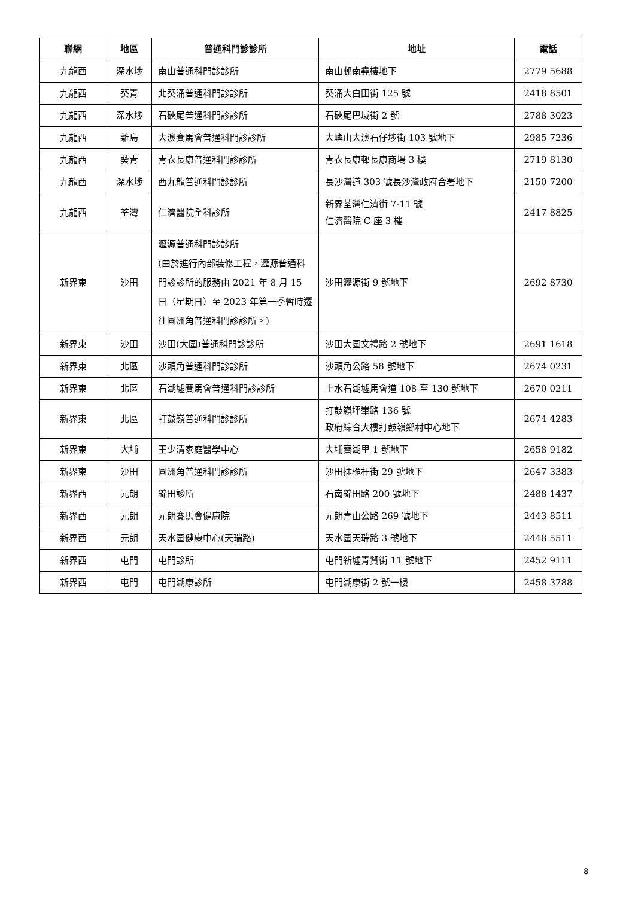| 聯網 | 地區 | 普通科門診診所 | 地址 | 電話 |
| --- | --- | --- | --- | --- |
| 九龍西 | 深水埗 | 南山普通科門診診所 | 南山邨南堯樓地下 | 2779 5688 |
| 九龍西 | 葵青 | 北葵涌普通科門診診所 | 葵涌大白田街 125 號 | 2418 8501 |
| 九龍西 | 深水埗 | 石硤尾普通科門診診所 | 石硤尾巴域街 2 號 | 2788 3023 |
| 九龍西 | 離島 | 大澳賽馬會普通科門診診所 | 大嶼山大澳石仔埗街 103 號地下 | 2985 7236 |
| 九龍西 | 葵青 | 青衣長康普通科門診診所 | 青衣長康邨長康商場 3 樓 | 2719 8130 |
| 九龍西 | 深水埗 | 西九龍普通科門診診所 | 長沙灣道 303 號長沙灣政府合署地下 | 2150 7200 |
| 九龍西 | 荃灣 | 仁濟醫院全科診所 | 新界荃灣仁濟街 7-11 號 仁濟醫院 C 座 3 樓 | 2417 8825 |
| 新界東 | 沙田 | 瀝源普通科門診診所 (由於進行內部裝修工程，瀝源普通科門診診所的服務由 2021 年 8 月 15 日（星期日）至 2023 年第一季暫時遷往圓洲角普通科門診診所。) | 沙田瀝源街 9 號地下 | 2692 8730 |
| 新界東 | 沙田 | 沙田(大圍)普通科門診診所 | 沙田大圍文禮路 2 號地下 | 2691 1618 |
| 新界東 | 北區 | 沙頭角普通科門診診所 | 沙頭角公路 58 號地下 | 2674 0231 |
| 新界東 | 北區 | 石湖墟賽馬會普通科門診診所 | 上水石湖墟馬會道 108 至 130 號地下 | 2670 0211 |
| 新界東 | 北區 | 打鼓嶺普通科門診診所 | 打鼓嶺坪輋路 136 號 政府綜合大樓打鼓嶺鄉村中心地下 | 2674 4283 |
| 新界東 | 大埔 | 王少清家庭醫學中心 | 大埔寶湖里 1 號地下 | 2658 9182 |
| 新界東 | 沙田 | 圓洲角普通科門診診所 | 沙田插桅杆街 29 號地下 | 2647 3383 |
| 新界西 | 元朗 | 錦田診所 | 石崗錦田路 200 號地下 | 2488 1437 |
| 新界西 | 元朗 | 元朗賽馬會健康院 | 元朗青山公路 269 號地下 | 2443 8511 |
| 新界西 | 元朗 | 天水圍健康中心(天瑞路) | 天水圍天瑞路 3 號地下 | 2448 5511 |
| 新界西 | 屯門 | 屯門診所 | 屯門新墟青賢街 11 號地下 | 2452 9111 |
| 新界西 | 屯門 | 屯門湖康診所 | 屯門湖康街 2 號一樓 | 2458 3788 |
8